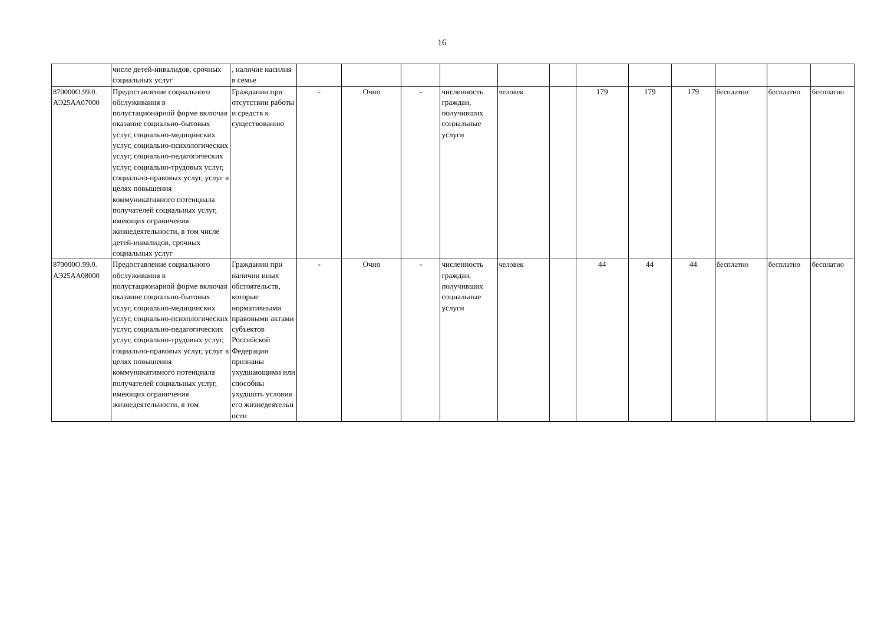16
| | числе детей-инвалидов, срочных социальных услуг | , наличие насилия в семье | | | | | | | | | | | | |
| 870000О.99.0. АЭ25АА07000 | Предоставление социального обслуживания в полустационарной форме включая оказание социально-бытовых услуг, социально-медицинских услуг, социально-психологических услуг, социально-педагогических услуг, социально-трудовых услуг, социально-правовых услуг, услуг в целях повышения коммуникативного потенциала получателей социальных услуг, имеющих ограничения жизнедеятельности, в том числе детей-инвалидов, срочных социальных услуг | Гражданин при отсутствии работы и средств к существованию | - | Очно | - | численность граждан, получивших социальные услуги | человек | | 179 | 179 | 179 | бесплатно | бесплатно | бесплатно |
| 870000О.99.0. АЭ25АА08000 | Предоставление социального обслуживания в полустационарной форме включая оказание социально-бытовых услуг, социально-медицинских услуг, социально-психологических услуг, социально-педагогических услуг, социально-трудовых услуг, социально-правовых услуг, услуг в целях повышения коммуникативного потенциала получателей социальных услуг, имеющих ограничения жизнедеятельности, в том | Гражданин при наличии иных обстоятельств, которые нормативными правовыми актами субъектов Российской Федерации признаны ухудшающими или способны ухудшить условия его жизнедеятельн ости | - | Очно | - | численность граждан, получивших социальные услуги | человек | | 44 | 44 | 44 | бесплатно | бесплатно | бесплатно |